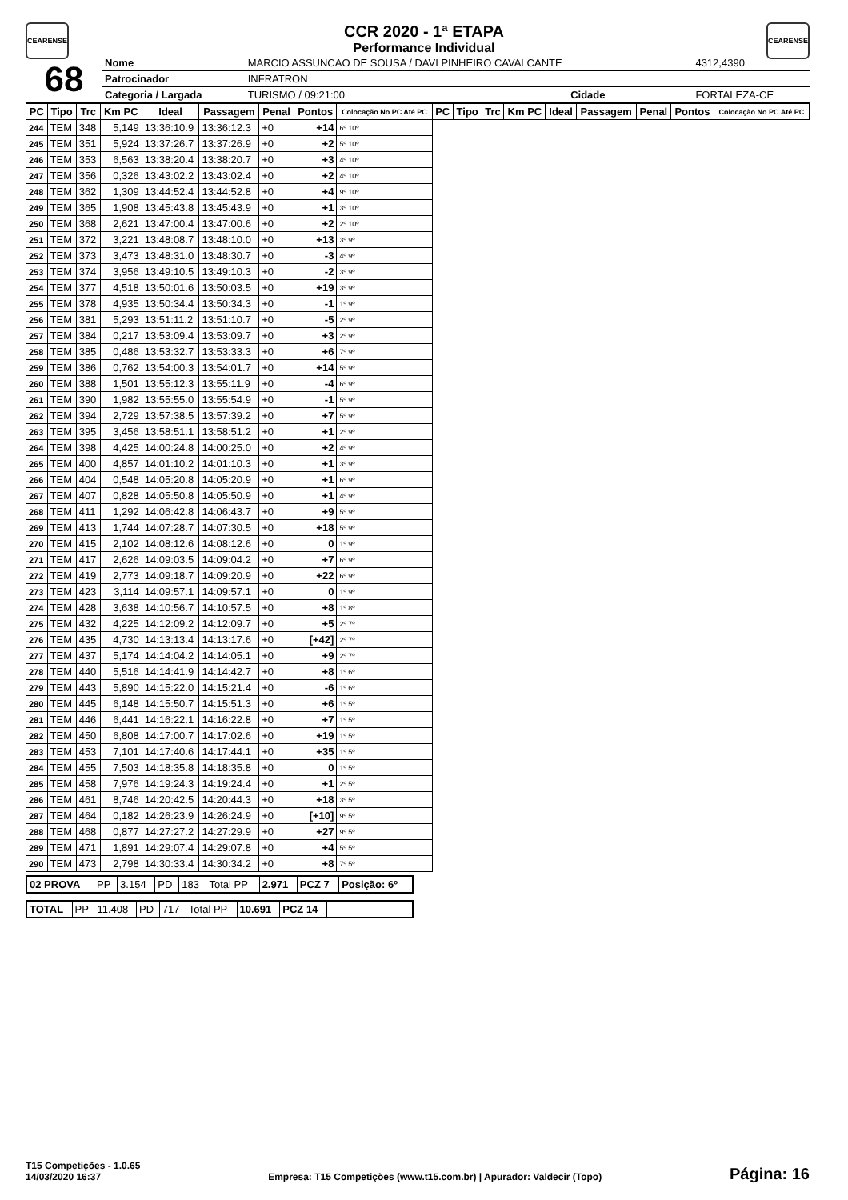CEARENSE CEARENSE
CCR 2020 - 1ª ETAPA
Performance Individual
| 68 | Nome | MARCIO ASSUNCAO DE SOUSA / DAVI PINHEIRO CAVALCANTE | | | | 4312,4390 |
| | Patrocinador | INFRATRON | | | | |
| | Categoria / Largada | | TURISMO / 09:21:00 | Cidade | FORTALEZA-CE | |
| PC | Tipo | Trc | Km PC | Ideal | Passagem | Penal | Pontos | Colocação No PC Até PC | PC | Tipo | Trc | Km PC | Ideal | Passagem | Penal | Pontos | Colocação No PC Até PC |
| --- | --- | --- | --- | --- | --- | --- | --- | --- | --- | --- | --- | --- | --- | --- | --- | --- | --- |
| 244 | TEM | 348 | 5,149 | 13:36:10.9 | 13:36:12.3 | +0 | +14 | 6º 10º | | | | | | | | | |
| 245 | TEM | 351 | 5,924 | 13:37:26.7 | 13:37:26.9 | +0 | +2 | 5º 10º | | | | | | | | | |
| 246 | TEM | 353 | 6,563 | 13:38:20.4 | 13:38:20.7 | +0 | +3 | 4º 10º | | | | | | | | | |
| 247 | TEM | 356 | 0,326 | 13:43:02.2 | 13:43:02.4 | +0 | +2 | 4º 10º | | | | | | | | | |
| 248 | TEM | 362 | 1,309 | 13:44:52.4 | 13:44:52.8 | +0 | +4 | 9º 10º | | | | | | | | | |
| 249 | TEM | 365 | 1,908 | 13:45:43.8 | 13:45:43.9 | +0 | +1 | 3º 10º | | | | | | | | | |
| 250 | TEM | 368 | 2,621 | 13:47:00.4 | 13:47:00.6 | +0 | +2 | 2º 10º | | | | | | | | | |
| 251 | TEM | 372 | 3,221 | 13:48:08.7 | 13:48:10.0 | +0 | +13 | 3º 9º | | | | | | | | | |
| 252 | TEM | 373 | 3,473 | 13:48:31.0 | 13:48:30.7 | +0 | -3 | 4º 9º | | | | | | | | | |
| 253 | TEM | 374 | 3,956 | 13:49:10.5 | 13:49:10.3 | +0 | -2 | 3º 9º | | | | | | | | | |
| 254 | TEM | 377 | 4,518 | 13:50:01.6 | 13:50:03.5 | +0 | +19 | 3º 9º | | | | | | | | | |
| 255 | TEM | 378 | 4,935 | 13:50:34.4 | 13:50:34.3 | +0 | -1 | 1º 9º | | | | | | | | | |
| 256 | TEM | 381 | 5,293 | 13:51:11.2 | 13:51:10.7 | +0 | -5 | 2º 9º | | | | | | | | | |
| 257 | TEM | 384 | 0,217 | 13:53:09.4 | 13:53:09.7 | +0 | +3 | 2º 9º | | | | | | | | | |
| 258 | TEM | 385 | 0,486 | 13:53:32.7 | 13:53:33.3 | +0 | +6 | 7º 9º | | | | | | | | | |
| 259 | TEM | 386 | 0,762 | 13:54:00.3 | 13:54:01.7 | +0 | +14 | 5º 9º | | | | | | | | | |
| 260 | TEM | 388 | 1,501 | 13:55:12.3 | 13:55:11.9 | +0 | -4 | 6º 9º | | | | | | | | | |
| 261 | TEM | 390 | 1,982 | 13:55:55.0 | 13:55:54.9 | +0 | -1 | 5º 9º | | | | | | | | | |
| 262 | TEM | 394 | 2,729 | 13:57:38.5 | 13:57:39.2 | +0 | +7 | 5º 9º | | | | | | | | | |
| 263 | TEM | 395 | 3,456 | 13:58:51.1 | 13:58:51.2 | +0 | +1 | 2º 9º | | | | | | | | | |
| 264 | TEM | 398 | 4,425 | 14:00:24.8 | 14:00:25.0 | +0 | +2 | 4º 9º | | | | | | | | | |
| 265 | TEM | 400 | 4,857 | 14:01:10.2 | 14:01:10.3 | +0 | +1 | 3º 9º | | | | | | | | | |
| 266 | TEM | 404 | 0,548 | 14:05:20.8 | 14:05:20.9 | +0 | +1 | 6º 9º | | | | | | | | | |
| 267 | TEM | 407 | 0,828 | 14:05:50.8 | 14:05:50.9 | +0 | +1 | 4º 9º | | | | | | | | | |
| 268 | TEM | 411 | 1,292 | 14:06:42.8 | 14:06:43.7 | +0 | +9 | 5º 9º | | | | | | | | | |
| 269 | TEM | 413 | 1,744 | 14:07:28.7 | 14:07:30.5 | +0 | +18 | 5º 9º | | | | | | | | | |
| 270 | TEM | 415 | 2,102 | 14:08:12.6 | 14:08:12.6 | +0 | 0 | 1º 9º | | | | | | | | | |
| 271 | TEM | 417 | 2,626 | 14:09:03.5 | 14:09:04.2 | +0 | +7 | 6º 9º | | | | | | | | | |
| 272 | TEM | 419 | 2,773 | 14:09:18.7 | 14:09:20.9 | +0 | +22 | 6º 9º | | | | | | | | | |
| 273 | TEM | 423 | 3,114 | 14:09:57.1 | 14:09:57.1 | +0 | 0 | 1º 9º | | | | | | | | | |
| 274 | TEM | 428 | 3,638 | 14:10:56.7 | 14:10:57.5 | +0 | +8 | 1º 8º | | | | | | | | | |
| 275 | TEM | 432 | 4,225 | 14:12:09.2 | 14:12:09.7 | +0 | +5 | 2º 7º | | | | | | | | | |
| 276 | TEM | 435 | 4,730 | 14:13:13.4 | 14:13:17.6 | +0 | [+42] | 2º 7º | | | | | | | | | |
| 277 | TEM | 437 | 5,174 | 14:14:04.2 | 14:14:05.1 | +0 | +9 | 2º 7º | | | | | | | | | |
| 278 | TEM | 440 | 5,516 | 14:14:41.9 | 14:14:42.7 | +0 | +8 | 1º 6º | | | | | | | | | |
| 279 | TEM | 443 | 5,890 | 14:15:22.0 | 14:15:21.4 | +0 | -6 | 1º 6º | | | | | | | | | |
| 280 | TEM | 445 | 6,148 | 14:15:50.7 | 14:15:51.3 | +0 | +6 | 1º 5º | | | | | | | | | |
| 281 | TEM | 446 | 6,441 | 14:16:22.1 | 14:16:22.8 | +0 | +7 | 1º 5º | | | | | | | | | |
| 282 | TEM | 450 | 6,808 | 14:17:00.7 | 14:17:02.6 | +0 | +19 | 1º 5º | | | | | | | | | |
| 283 | TEM | 453 | 7,101 | 14:17:40.6 | 14:17:44.1 | +0 | +35 | 1º 5º | | | | | | | | | |
| 284 | TEM | 455 | 7,503 | 14:18:35.8 | 14:18:35.8 | +0 | 0 | 1º 5º | | | | | | | | | |
| 285 | TEM | 458 | 7,976 | 14:19:24.3 | 14:19:24.4 | +0 | +1 | 2º 5º | | | | | | | | | |
| 286 | TEM | 461 | 8,746 | 14:20:42.5 | 14:20:44.3 | +0 | +18 | 3º 5º | | | | | | | | | |
| 287 | TEM | 464 | 0,182 | 14:26:23.9 | 14:26:24.9 | +0 | [+10] | 9º 5º | | | | | | | | | |
| 288 | TEM | 468 | 0,877 | 14:27:27.2 | 14:27:29.9 | +0 | +27 | 9º 5º | | | | | | | | | |
| 289 | TEM | 471 | 1,891 | 14:29:07.4 | 14:29:07.8 | +0 | +4 | 5º 5º | | | | | | | | | |
| 290 | TEM | 473 | 2,798 | 14:30:33.4 | 14:30:34.2 | +0 | +8 | 7º 5º | | | | | | | | | |
| 02 PROVA | PP | 3.154 | PD | 183 | Total PP | 2.971 | PCZ 7 | Posição: 6º |
| TOTAL | PP | 11.408 | PD | 717 | Total PP | 10.691 | PCZ 14 | |
T15 Competições - 1.0.65
14/03/2020 16:37
Empresa: T15 Competições (www.t15.com.br) | Apurador: Valdecir (Topo)
Página: 16